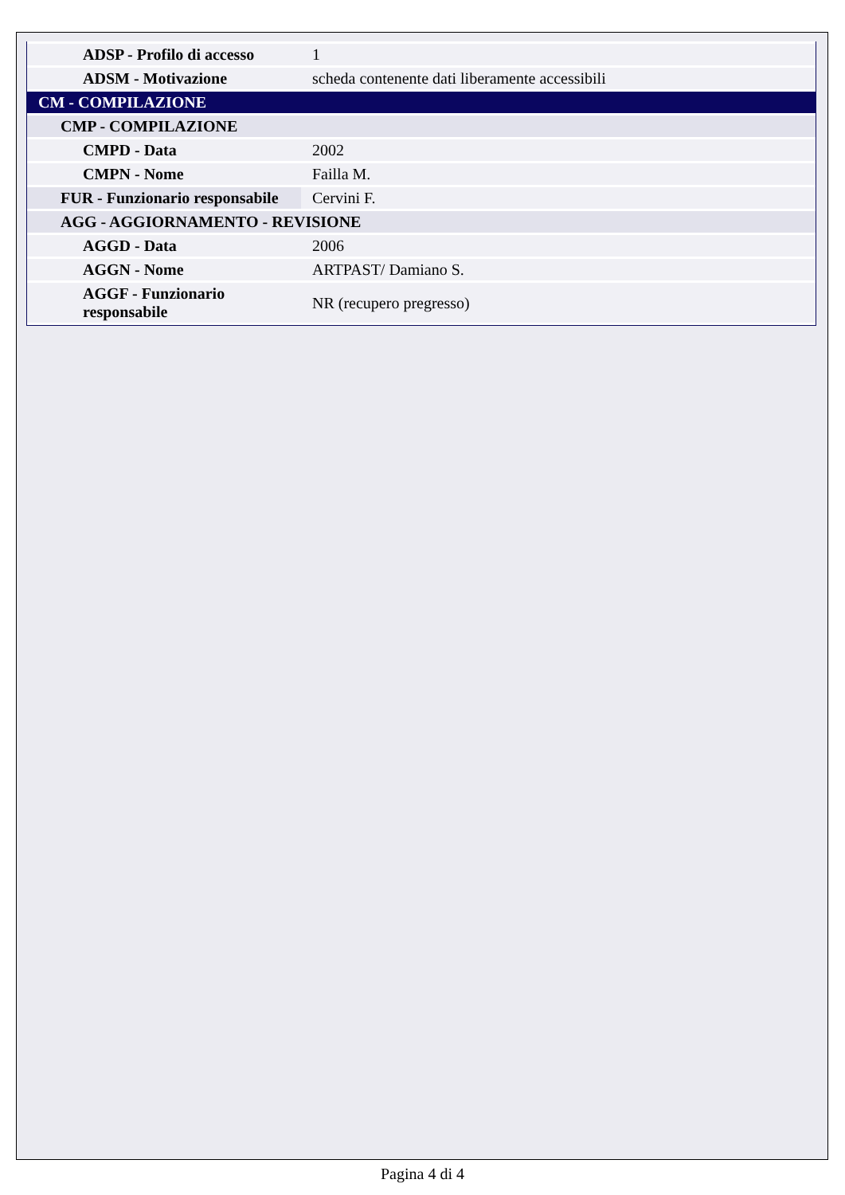| ADSP - Profilo di accesso | 1 |
| ADSM - Motivazione | scheda contenente dati liberamente accessibili |
| CM - COMPILAZIONE | |
| CMP - COMPILAZIONE | |
| CMPD - Data | 2002 |
| CMPN - Nome | Failla M. |
| FUR - Funzionario responsabile | Cervini F. |
| AGG - AGGIORNAMENTO - REVISIONE | |
| AGGD - Data | 2006 |
| AGGN - Nome | ARTPAST/ Damiano S. |
| AGGF - Funzionario responsabile | NR (recupero pregresso) |
Pagina 4 di 4